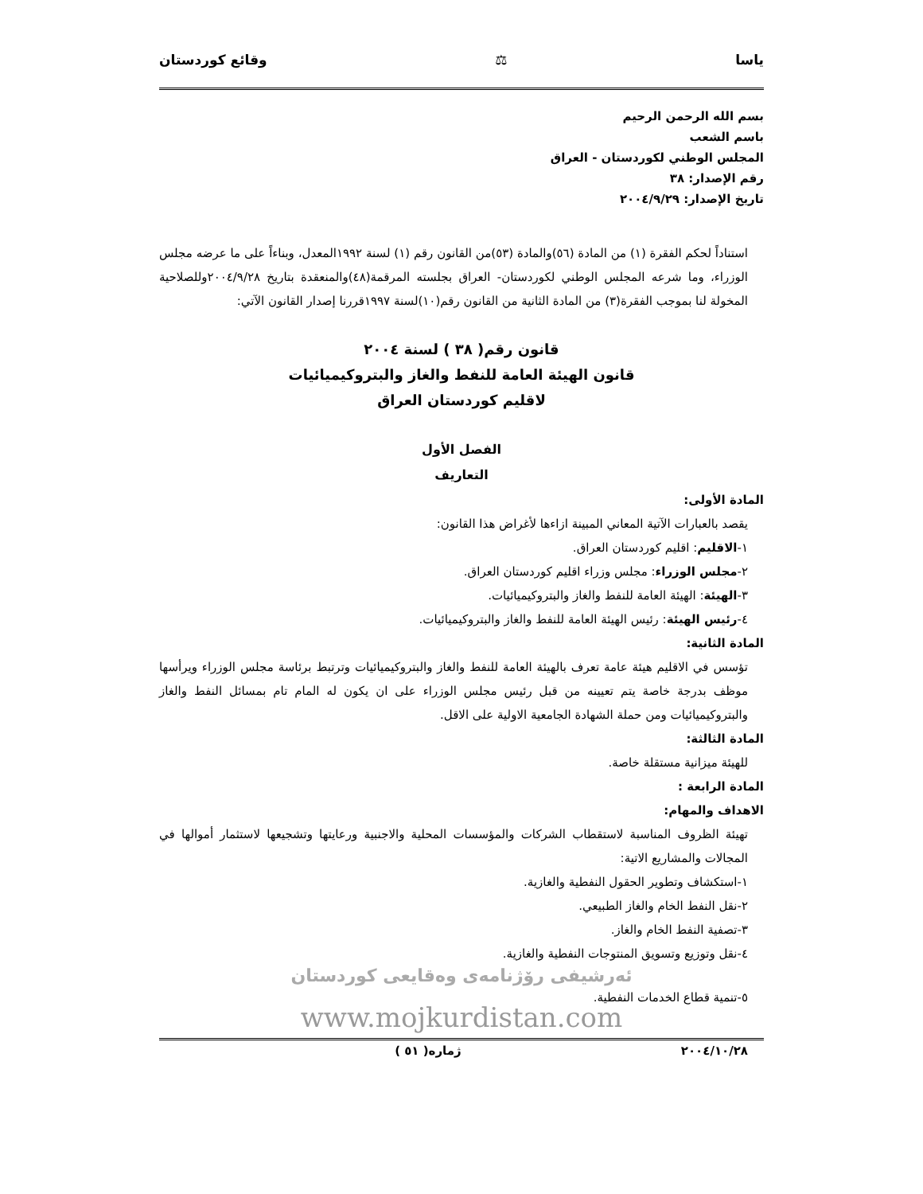ياسا ⚖ وقائع كوردستان
بسم الله الرحمن الرحيم
باسم الشعب
المجلس الوطني لكوردستان - العراق
رقم الإصدار: ٣٨
تاريخ الإصدار: ٢٠٠٤/٩/٢٩
استناداً لحكم الفقرة (١) من المادة (٥٦)والمادة (٥٣)من القانون رقم (١) لسنة ١٩٩٢المعدل، وبناءاً على ما عرضه مجلس الوزراء، وما شرعه المجلس الوطني لكوردستان- العراق بجلسته المرقمة(٤٨)والمنعقدة بتاريخ ٢٠٠٤/٩/٢٨وللصلاحية المخولة لنا بموجب الفقرة(٣) من المادة الثانية من القانون رقم(١٠)لسنة ١٩٩٧قررنا إصدار القانون الآتي:
قانون رقم( ٣٨ ) لسنة ٢٠٠٤
قانون الهيئة العامة للنفط والغاز والبتروكيميائيات
لاقليم كوردستان العراق
الفصل الأول
التعاريف
المادة الأولى:
يقصد بالعبارات الآتية المعاني المبينة ازاءها لأغراض هذا القانون:
١-الاقليم: اقليم كوردستان العراق.
٢-مجلس الوزراء: مجلس وزراء اقليم كوردستان العراق.
٣-الهيئة: الهيئة العامة للنفط والغاز والبتروكيميائيات.
٤-رئيس الهيئة: رئيس الهيئة العامة للنفط والغاز والبتروكيميائيات.
المادة الثانية:
تؤسس في الاقليم هيئة عامة تعرف بالهيئة العامة للنفط والغاز والبتروكيميائيات وترتبط برئاسة مجلس الوزراء ويرأسها موظف بدرجة خاصة يتم تعيينه من قبل رئيس مجلس الوزراء على ان يكون له المام تام بمسائل النفط والغاز والبتروكيميائيات ومن حملة الشهادة الجامعية الاولية على الاقل.
المادة الثالثة:
للهيئة ميزانية مستقلة خاصة.
المادة الرابعة :
الاهداف والمهام:
تهيئة الظروف المناسبة لاستقطاب الشركات والمؤسسات المحلية والاجنبية ورعايتها وتشجيعها لاستثمار أموالها في المجالات والمشاريع الاتية:
١-استكشاف وتطوير الحقول النفطية والغازية.
٢-نقل النفط الخام والغاز الطبيعي.
٣-تصفية النفط الخام والغاز.
٤-نقل وتوزيع وتسويق المنتوجات النفطية والغازية.
ئەرشیفی رۆژنامەی وەقایعی کوردستان
٥-تنمية قطاع الخدمات النفطية.
www.mojkurdistan.com
٢٠٠٤/١٠/٢٨ ژمارە( ٥١ )